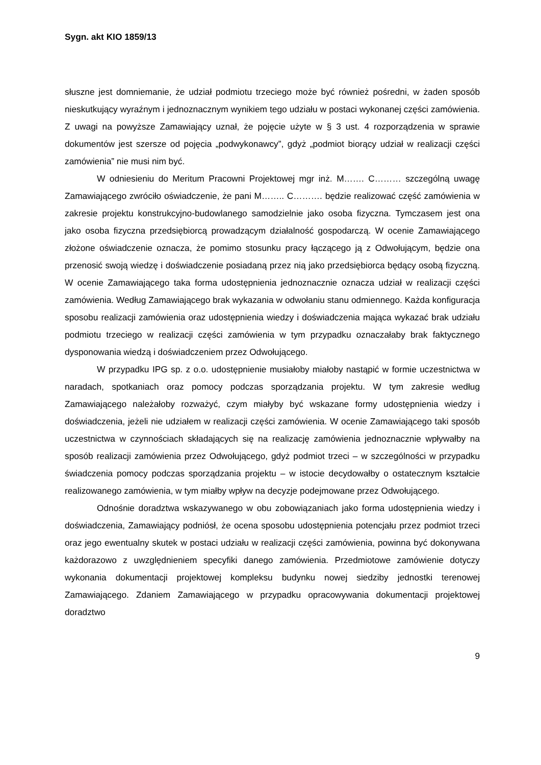Sygn. akt KIO 1859/13
słuszne jest domniemanie, że udział podmiotu trzeciego może być również pośredni, w żaden sposób nieskutkujący wyraźnym i jednoznacznym wynikiem tego udziału w postaci wykonanej części zamówienia. Z uwagi na powyższe Zamawiający uznał, że pojęcie użyte w § 3 ust. 4 rozporządzenia w sprawie dokumentów jest szersze od pojęcia „podwykonawcy”, gdyż „podmiot biorący udział w realizacji części zamówienia” nie musi nim być.
W odniesieniu do Meritum Pracowni Projektowej mgr inż. M……. C……… szczególną uwagę Zamawiającego zwróciło oświadczenie, że pani M…….. C………. będzie realizować część zamówienia w zakresie projektu konstrukcyjno-budowlanego samodzielnie jako osoba fizyczna. Tymczasem jest ona jako osoba fizyczna przedsiębiorcą prowadzącym działalność gospodarczą. W ocenie Zamawiającego złożone oświadczenie oznacza, że pomimo stosunku pracy łączącego ją z Odwołującym, będzie ona przenosić swoją wiedzę i doświadczenie posiadaną przez nią jako przedsiębiorca będący osobą fizyczną. W ocenie Zamawiającego taka forma udostępnienia jednoznacznie oznacza udział w realizacji części zamówienia. Według Zamawiającego brak wykazania w odwołaniu stanu odmiennego. Każda konfiguracja sposobu realizacji zamówienia oraz udostępnienia wiedzy i doświadczenia mająca wykazać brak udziału podmiotu trzeciego w realizacji części zamówienia w tym przypadku oznaczałaby brak faktycznego dysponowania wiedzą i doświadczeniem przez Odwołującego.
W przypadku IPG sp. z o.o. udostępnienie musiałoby miałoby nastąpić w formie uczestnictwa w naradach, spotkaniach oraz pomocy podczas sporządzania projektu. W tym zakresie według Zamawiającego należałoby rozważyć, czym miałyby być wskazane formy udostępnienia wiedzy i doświadczenia, jeżeli nie udziałem w realizacji części zamówienia. W ocenie Zamawiającego taki sposób uczestnictwa w czynnościach składających się na realizację zamówienia jednoznacznie wpływałby na sposób realizacji zamówienia przez Odwołującego, gdyż podmiot trzeci – w szczególności w przypadku świadczenia pomocy podczas sporządzania projektu – w istocie decydowałby o ostatecznym kształcie realizowanego zamówienia, w tym miałby wpływ na decyzje podejmowane przez Odwołującego.
Odnośnie doradztwa wskazywanego w obu zobowiązaniach jako forma udostępnienia wiedzy i doświadczenia, Zamawiający podniósł, że ocena sposobu udostępnienia potencjału przez podmiot trzeci oraz jego ewentualny skutek w postaci udziału w realizacji części zamówienia, powinna być dokonywana każdorazowo z uwzględnieniem specyfiki danego zamówienia. Przedmiotowe zamówienie dotyczy wykonania dokumentacji projektowej kompleksu budynku nowej siedziby jednostki terenowej Zamawiającego. Zdaniem Zamawiającego w przypadku opracowywania dokumentacji projektowej doradztwo
9